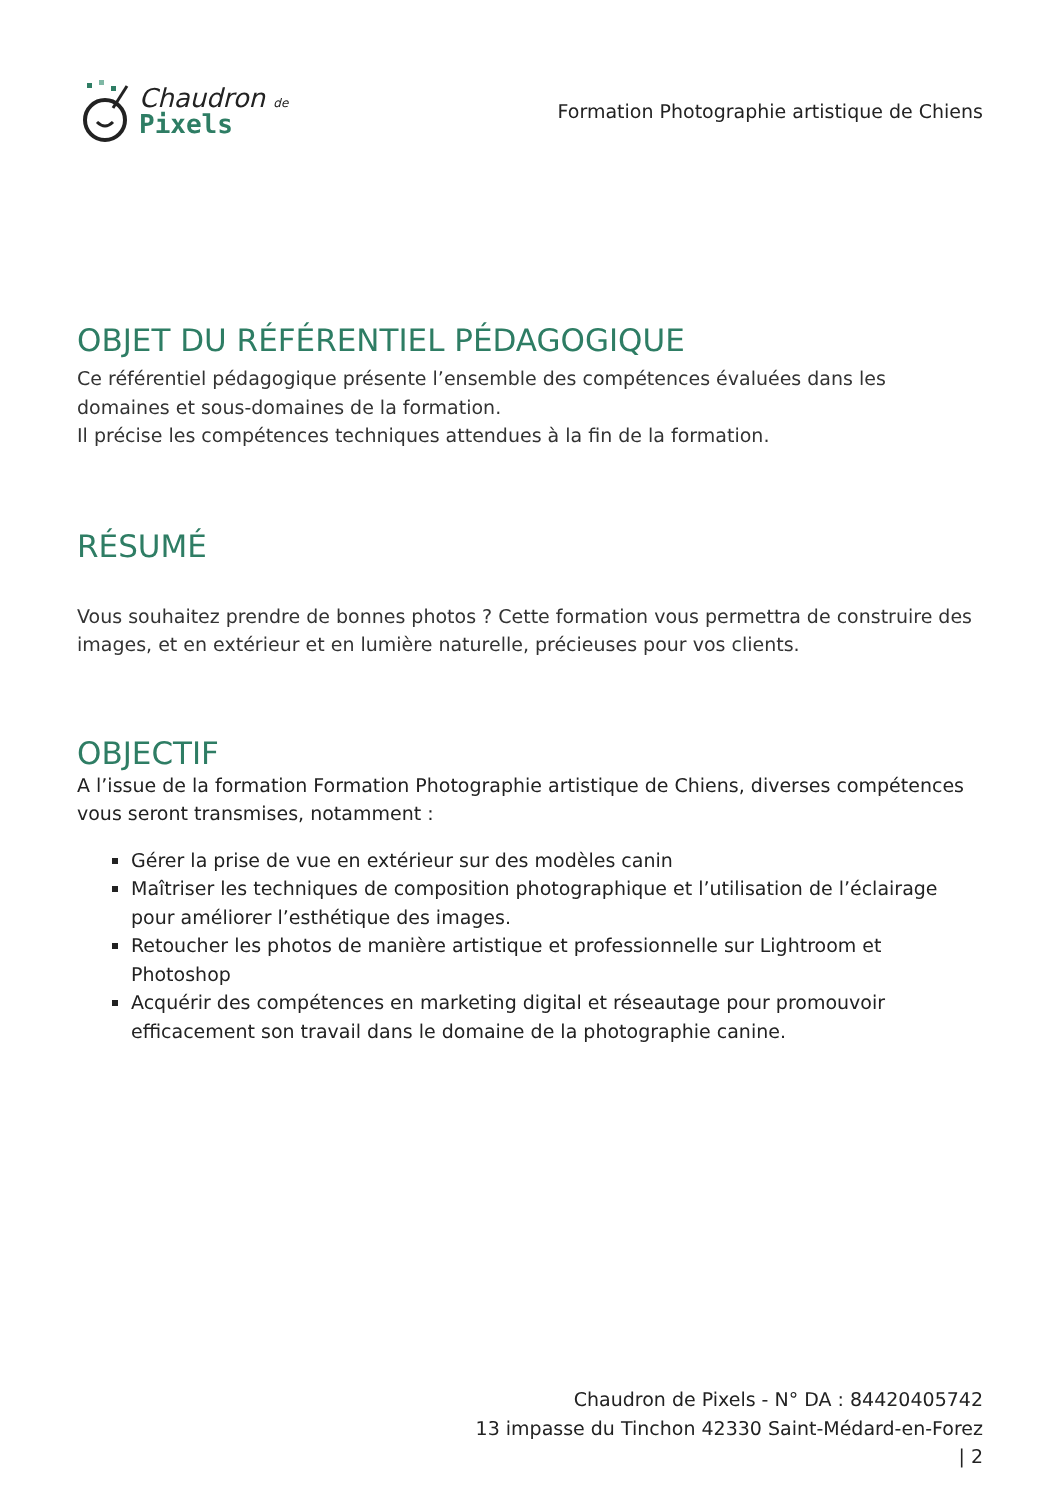Chaudron de
Pixels
Formation Photographie artistique de Chiens
OBJET DU RÉFÉRENTIEL PÉDAGOGIQUE
Ce référentiel pédagogique présente l’ensemble des compétences évaluées dans les domaines et sous-domaines de la formation.
Il précise les compétences techniques attendues à la fin de la formation.
RÉSUMÉ
Vous souhaitez prendre de bonnes photos ? Cette formation vous permettra de construire des images, et en extérieur et en lumière naturelle, précieuses pour vos clients.
OBJECTIF
A l’issue de la formation Formation Photographie artistique de Chiens, diverses compétences vous seront transmises, notamment :
Gérer la prise de vue en extérieur sur des modèles canin
Maîtriser les techniques de composition photographique et l’utilisation de l’éclairage pour améliorer l’esthétique des images.
Retoucher les photos de manière artistique et professionnelle sur Lightroom et Photoshop
Acquérir des compétences en marketing digital et réseautage pour promouvoir efficacement son travail dans le domaine de la photographie canine.
Chaudron de Pixels - N° DA : 84420405742
13 impasse du Tinchon 42330 Saint-Médard-en-Forez
| 2